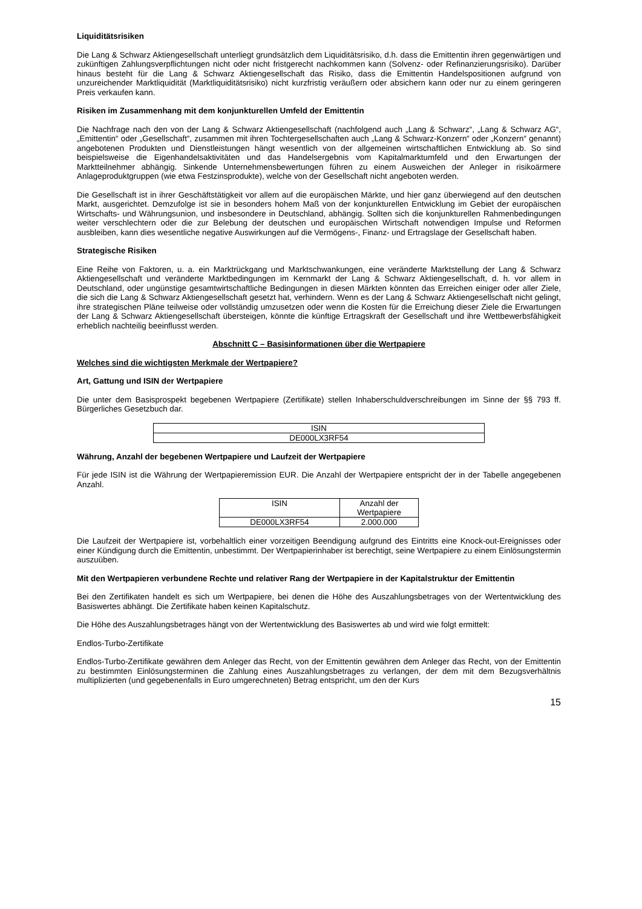Liquiditätsrisiken
Die Lang & Schwarz Aktiengesellschaft unterliegt grundsätzlich dem Liquiditätsrisiko, d.h. dass die Emittentin ihren gegenwärtigen und zukünftigen Zahlungsverpflichtungen nicht oder nicht fristgerecht nachkommen kann (Solvenz- oder Refinanzierungsrisiko). Darüber hinaus besteht für die Lang & Schwarz Aktiengesellschaft das Risiko, dass die Emittentin Handelspositionen aufgrund von unzureichender Marktliquidität (Marktliquiditätsrisiko) nicht kurzfristig veräußern oder absichern kann oder nur zu einem geringeren Preis verkaufen kann.
Risiken im Zusammenhang mit dem konjunkturellen Umfeld der Emittentin
Die Nachfrage nach den von der Lang & Schwarz Aktiengesellschaft (nachfolgend auch „Lang & Schwarz“, „Lang & Schwarz AG“, „Emittentin“ oder „Gesellschaft“, zusammen mit ihren Tochtergesellschaften auch „Lang & Schwarz-Konzern“ oder „Konzern“ genannt) angebotenen Produkten und Dienstleistungen hängt wesentlich von der allgemeinen wirtschaftlichen Entwicklung ab. So sind beispielsweise die Eigenhandelsaktivitäten und das Handelsergebnis vom Kapitalmarktumfeld und den Erwartungen der Marktteilnehmer abhängig. Sinkende Unternehmensbewertungen führen zu einem Ausweichen der Anleger in risikoärmere Anlageproduktgruppen (wie etwa Festzinsprodukte), welche von der Gesellschaft nicht angeboten werden.
Die Gesellschaft ist in ihrer Geschäftstätigkeit vor allem auf die europäischen Märkte, und hier ganz überwiegend auf den deutschen Markt, ausgerichtet. Demzufolge ist sie in besonders hohem Maß von der konjunkturellen Entwicklung im Gebiet der europäischen Wirtschafts- und Währungsunion, und insbesondere in Deutschland, abhängig. Sollten sich die konjunkturellen Rahmenbedingungen weiter verschlechtern oder die zur Belebung der deutschen und europäischen Wirtschaft notwendigen Impulse und Reformen ausbleiben, kann dies wesentliche negative Auswirkungen auf die Vermögens-, Finanz- und Ertragslage der Gesellschaft haben.
Strategische Risiken
Eine Reihe von Faktoren, u. a. ein Marktrückgang und Marktschwankungen, eine veränderte Marktstellung der Lang & Schwarz Aktiengesellschaft und veränderte Marktbedingungen im Kernmarkt der Lang & Schwarz Aktiengesellschaft, d. h. vor allem in Deutschland, oder ungünstige gesamtwirtschaftliche Bedingungen in diesen Märkten könnten das Erreichen einiger oder aller Ziele, die sich die Lang & Schwarz Aktiengesellschaft gesetzt hat, verhindern. Wenn es der Lang & Schwarz Aktiengesellschaft nicht gelingt, ihre strategischen Pläne teilweise oder vollständig umzusetzen oder wenn die Kosten für die Erreichung dieser Ziele die Erwartungen der Lang & Schwarz Aktiengesellschaft übersteigen, könnte die künftige Ertragskraft der Gesellschaft und ihre Wettbewerbsfähigkeit erheblich nachteilig beeinflusst werden.
Abschnitt C – Basisinformationen über die Wertpapiere
Welches sind die wichtigsten Merkmale der Wertpapiere?
Art, Gattung und ISIN der Wertpapiere
Die unter dem Basisprospekt begebenen Wertpapiere (Zertifikate) stellen Inhaberschuldverschreibungen im Sinne der §§ 793 ff. Bürgerliches Gesetzbuch dar.
| ISIN |
| DE000LX3RF54 |
Währung, Anzahl der begebenen Wertpapiere und Laufzeit der Wertpapiere
Für jede ISIN ist die Währung der Wertpapieremission EUR. Die Anzahl der Wertpapiere entspricht der in der Tabelle angegebenen Anzahl.
| ISIN | Anzahl der Wertpapiere |
| DE000LX3RF54 | 2.000.000 |
Die Laufzeit der Wertpapiere ist, vorbehaltlich einer vorzeitigen Beendigung aufgrund des Eintritts eine Knock-out-Ereignisses oder einer Kündigung durch die Emittentin, unbestimmt. Der Wertpapierinhaber ist berechtigt, seine Wertpapiere zu einem Einlösungstermin auszuüben.
Mit den Wertpapieren verbundene Rechte und relativer Rang der Wertpapiere in der Kapitalstruktur der Emittentin
Bei den Zertifikaten handelt es sich um Wertpapiere, bei denen die Höhe des Auszahlungsbetrages von der Wertentwicklung des Basiswertes abhängt. Die Zertifikate haben keinen Kapitalschutz.
Die Höhe des Auszahlungsbetrages hängt von der Wertentwicklung des Basiswertes ab und wird wie folgt ermittelt:
Endlos-Turbo-Zertifikate
Endlos-Turbo-Zertifikate gewähren dem Anleger das Recht, von der Emittentin gewähren dem Anleger das Recht, von der Emittentin zu bestimmten Einlösungsterminen die Zahlung eines Auszahlungsbetrages zu verlangen, der dem mit dem Bezugsverhältnis multiplizierten (und gegebenenfalls in Euro umgerechneten) Betrag entspricht, um den der Kurs
15